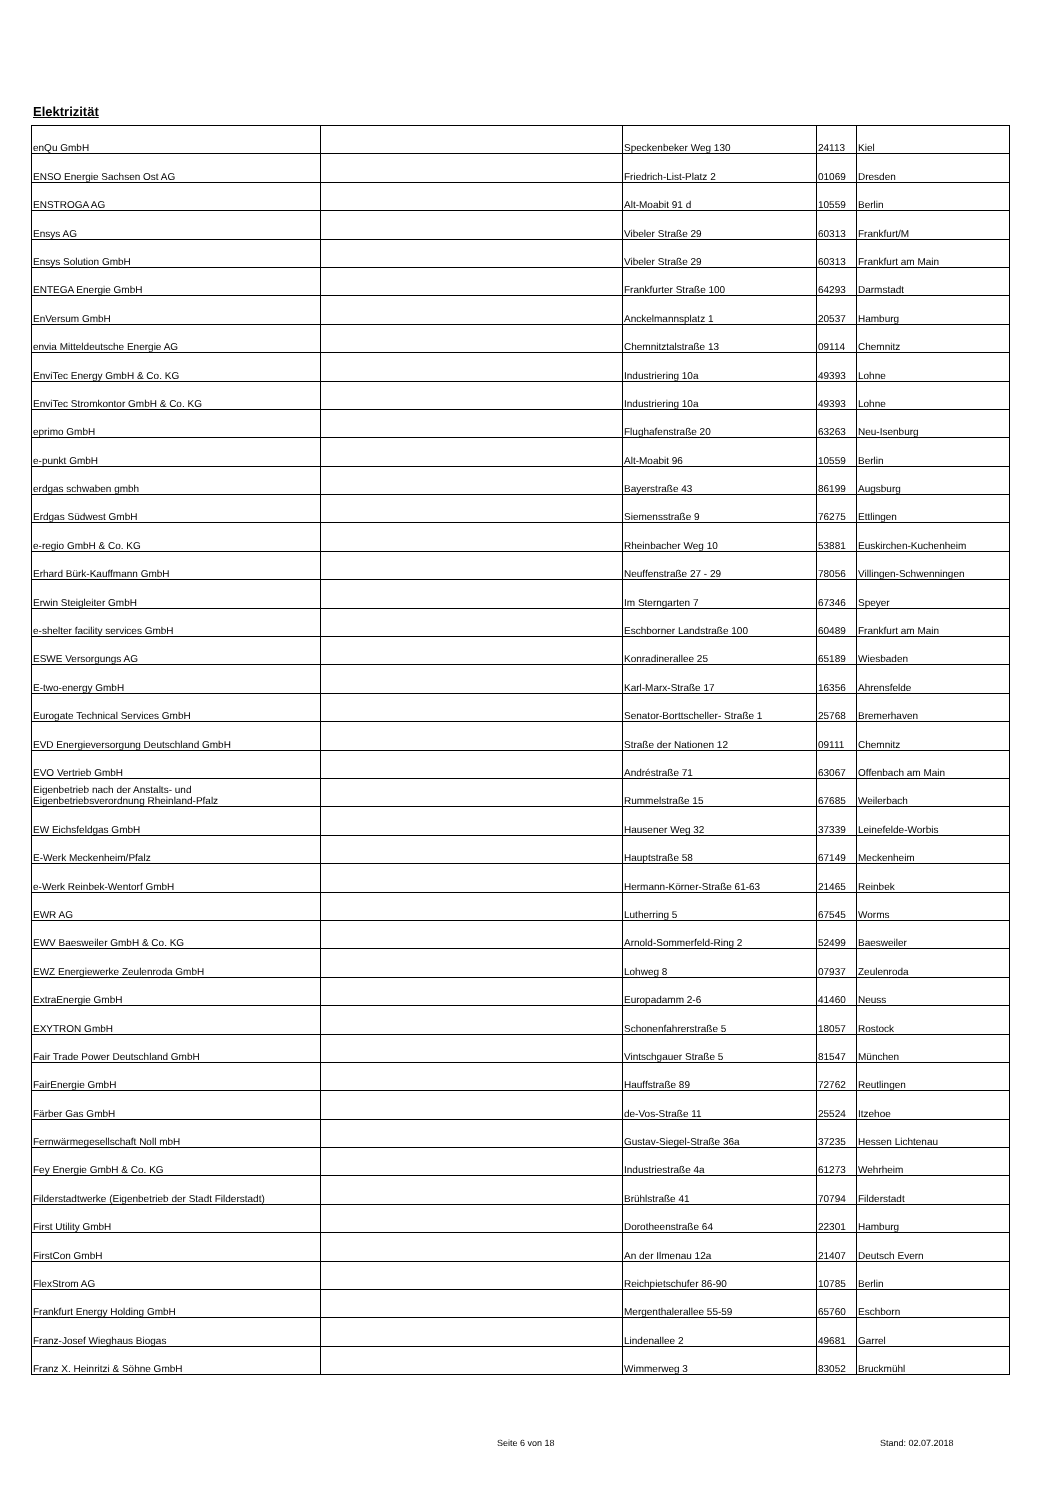Elektrizität
| enQu GmbH | | Speckenbeker Weg 130 | 24113 | Kiel |
| ENSO Energie Sachsen Ost AG | | Friedrich-List-Platz 2 | 01069 | Dresden |
| ENSTROGA AG | | Alt-Moabit 91 d | 10559 | Berlin |
| Ensys AG | | Vibeler Straße 29 | 60313 | Frankfurt/M |
| Ensys Solution GmbH | | Vibeler Straße 29 | 60313 | Frankfurt am Main |
| ENTEGA Energie GmbH | | Frankfurter Straße 100 | 64293 | Darmstadt |
| EnVersum GmbH | | Anckelmannsplatz 1 | 20537 | Hamburg |
| envia Mitteldeutsche Energie AG | | Chemnitztalstraße 13 | 09114 | Chemnitz |
| EnviTec Energy GmbH & Co. KG | | Industriering 10a | 49393 | Lohne |
| EnviTec Stromkontor GmbH & Co. KG | | Industriering 10a | 49393 | Lohne |
| eprimo GmbH | | Flughafenstraße 20 | 63263 | Neu-Isenburg |
| e-punkt GmbH | | Alt-Moabit 96 | 10559 | Berlin |
| erdgas schwaben gmbh | | Bayerstraße 43 | 86199 | Augsburg |
| Erdgas Südwest GmbH | | Siemensstraße 9 | 76275 | Ettlingen |
| e-regio GmbH & Co. KG | | Rheinbacher Weg 10 | 53881 | Euskirchen-Kuchenheim |
| Erhard Bürk-Kauffmann GmbH | | Neuffenstraße 27 - 29 | 78056 | Villingen-Schwenningen |
| Erwin Steigleiter GmbH | | Im Sterngarten 7 | 67346 | Speyer |
| e-shelter facility services GmbH | | Eschborner Landstraße 100 | 60489 | Frankfurt am Main |
| ESWE Versorgungs AG | | Konradinerallee 25 | 65189 | Wiesbaden |
| E-two-energy GmbH | | Karl-Marx-Straße 17 | 16356 | Ahrensfelde |
| Eurogate Technical Services GmbH | | Senator-Borttscheller- Straße 1 | 25768 | Bremerhaven |
| EVD Energieversorgung Deutschland GmbH | | Straße der Nationen 12 | 09111 | Chemnitz |
| EVO Vertrieb GmbH | | Andréstraße 71 | 63067 | Offenbach am Main |
| Eigenbetrieb nach der Anstalts- und Eigenbetriebsverordnung Rheinland-Pfalz | | Rummelstraße 15 | 67685 | Weilerbach |
| EW Eichsfeldgas GmbH | | Hausener Weg 32 | 37339 | Leinefelde-Worbis |
| E-Werk Meckenheim/Pfalz | | Hauptstraße 58 | 67149 | Meckenheim |
| e-Werk Reinbek-Wentorf GmbH | | Hermann-Körner-Straße 61-63 | 21465 | Reinbek |
| EWR AG | | Lutherring 5 | 67545 | Worms |
| EWV Baesweiler GmbH & Co. KG | | Arnold-Sommerfeld-Ring 2 | 52499 | Baesweiler |
| EWZ Energiewerke Zeulenroda GmbH | | Lohweg 8 | 07937 | Zeulenroda |
| ExtraEnergie GmbH | | Europadamm 2-6 | 41460 | Neuss |
| EXYTRON GmbH | | Schonenfahrerstraße 5 | 18057 | Rostock |
| Fair Trade Power Deutschland GmbH | | Vintschgauer Straße 5 | 81547 | München |
| FairEnergie GmbH | | Hauffstraße 89 | 72762 | Reutlingen |
| Färber Gas GmbH | | de-Vos-Straße 11 | 25524 | Itzehoe |
| Fernwärmegesellschaft Noll mbH | | Gustav-Siegel-Straße 36a | 37235 | Hessen Lichtenau |
| Fey Energie GmbH & Co. KG | | Industriestraße 4a | 61273 | Wehrheim |
| Filderstadtwerke (Eigenbetrieb der Stadt Filderstadt) | | Brühlstraße 41 | 70794 | Filderstadt |
| First Utility GmbH | | Dorotheenstraße 64 | 22301 | Hamburg |
| FirstCon GmbH | | An der Ilmenau 12a | 21407 | Deutsch Evern |
| FlexStrom AG | | Reichpietschufer 86-90 | 10785 | Berlin |
| Frankfurt Energy Holding GmbH | | Mergenthalerallee 55-59 | 65760 | Eschborn |
| Franz-Josef Wieghaus Biogas | | Lindenallee 2 | 49681 | Garrel |
| Franz X. Heinritzi & Söhne GmbH | | Wimmerweg 3 | 83052 | Bruckmühl |
Seite 6 von 18 Stand: 02.07.2018